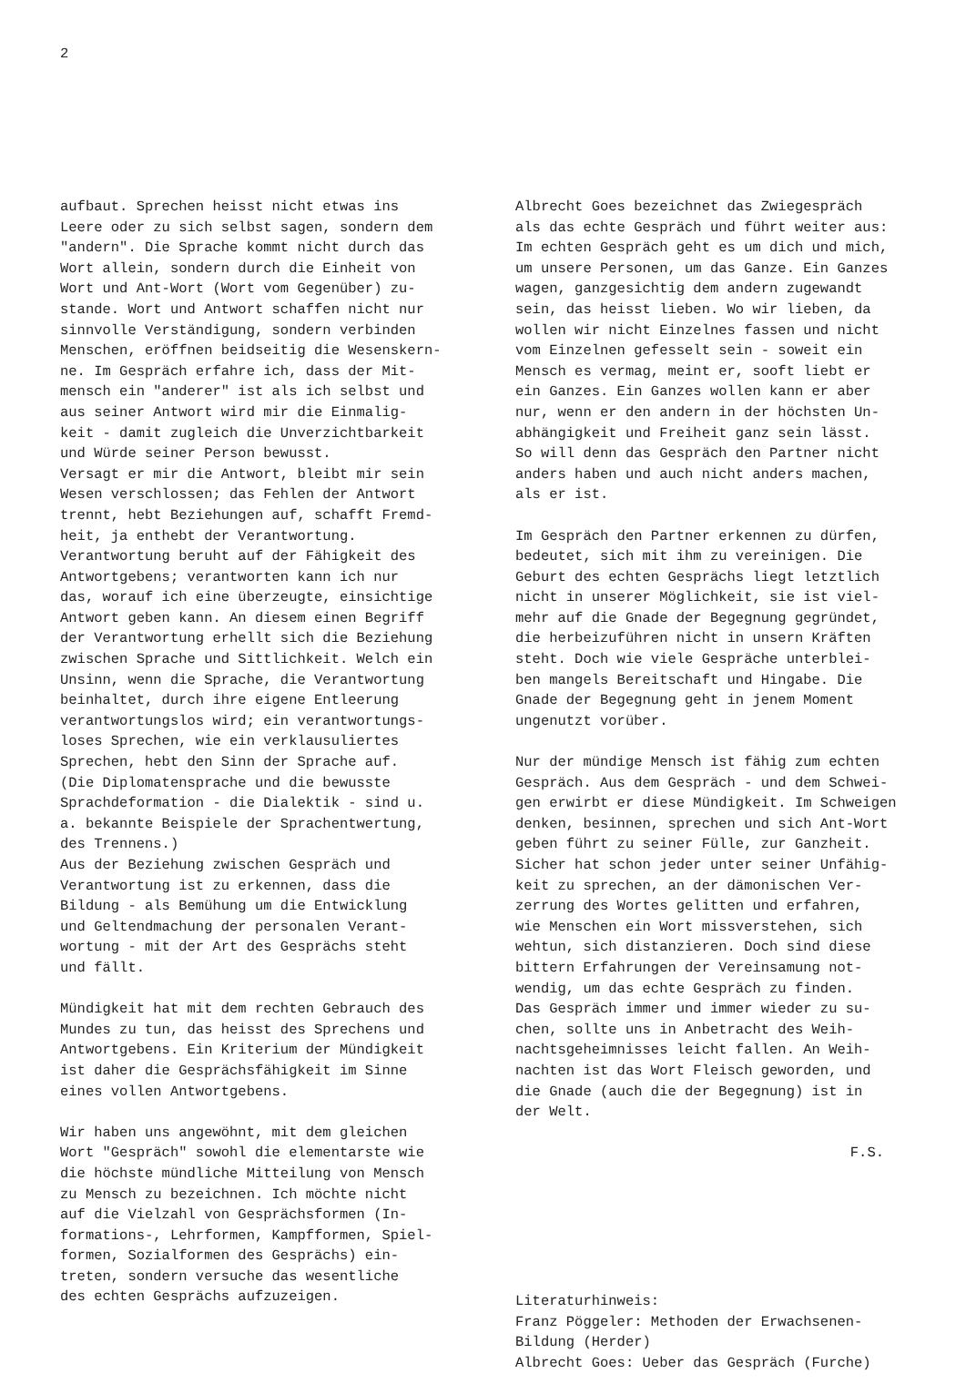2
aufbaut. Sprechen heisst nicht etwas ins Leere oder zu sich selbst sagen, sondern dem "andern". Die Sprache kommt nicht durch das Wort allein, sondern durch die Einheit von Wort und Ant-Wort (Wort vom Gegenüber) zu- stande. Wort und Antwort schaffen nicht nur sinnvolle Verständigung, sondern verbinden Menschen, eröffnen beidseitig die Wesenskern- ne. Im Gespräch erfahre ich, dass der Mit- mensch ein "anderer" ist als ich selbst und aus seiner Antwort wird mir die Einmalig- keit - damit zugleich die Unverzichtbarkeit und Würde seiner Person bewusst. Versagt er mir die Antwort, bleibt mir sein Wesen verschlossen; das Fehlen der Antwort trennt, hebt Beziehungen auf, schafft Fremd- heit, ja enthebt der Verantwortung. Verantwortung beruht auf der Fähigkeit des Antwortgebens; verantworten kann ich nur das, worauf ich eine überzeugte, einsichtige Antwort geben kann. An diesem einen Begriff der Verantwortung erhellt sich die Beziehung zwischen Sprache und Sittlichkeit. Welch ein Unsinn, wenn die Sprache, die Verantwortung beinhaltet, durch ihre eigene Entleerung verantwortungslos wird; ein verantwortungs- loses Sprechen, wie ein verklausuliertes Sprechen, hebt den Sinn der Sprache auf. (Die Diplomatensprache und die bewusste Sprachdeformation - die Dialektik - sind u. a. bekannte Beispiele der Sprachentwertung, des Trennens.) Aus der Beziehung zwischen Gespräch und Verantwortung ist zu erkennen, dass die Bildung - als Bemühung um die Entwicklung und Geltendmachung der personalen Verant- wortung - mit der Art des Gesprächs steht und fällt.
Mündigkeit hat mit dem rechten Gebrauch des Mundes zu tun, das heisst des Sprechens und Antwortgebens. Ein Kriterium der Mündigkeit ist daher die Gesprächsfähigkeit im Sinne eines vollen Antwortgebens.
Wir haben uns angewöhnt, mit dem gleichen Wort "Gespräch" sowohl die elementarste wie die höchste mündliche Mitteilung von Mensch zu Mensch zu bezeichnen. Ich möchte nicht auf die Vielzahl von Gesprächsformen (In- formations-, Lehrformen, Kampfformen, Spiel- formen, Sozialformen des Gesprächs) ein- treten, sondern versuche das wesentliche des echten Gesprächs aufzuzeigen.
Albrecht Goes bezeichnet das Zwiegespräch als das echte Gespräch und führt weiter aus: Im echten Gespräch geht es um dich und mich, um unsere Personen, um das Ganze. Ein Ganzes wagen, ganzgesichtig dem andern zugewandt sein, das heisst lieben. Wo wir lieben, da wollen wir nicht Einzelnes fassen und nicht vom Einzelnen gefesselt sein - soweit ein Mensch es vermag, meint er, sooft liebt er ein Ganzes. Ein Ganzes wollen kann er aber nur, wenn er den andern in der höchsten Un- abhängigkeit und Freiheit ganz sein lässt. So will denn das Gespräch den Partner nicht anders haben und auch nicht anders machen, als er ist.
Im Gespräch den Partner erkennen zu dürfen, bedeutet, sich mit ihm zu vereinigen. Die Geburt des echten Gesprächs liegt letztlich nicht in unserer Möglichkeit, sie ist viel- mehr auf die Gnade der Begegnung gegründet, die herbeizuführen nicht in unsern Kräften steht. Doch wie viele Gespräche unterblei- ben mangels Bereitschaft und Hingabe. Die Gnade der Begegnung geht in jenem Moment ungenutzt vorüber.
Nur der mündige Mensch ist fähig zum echten Gespräch. Aus dem Gespräch - und dem Schwei- gen erwirbt er diese Mündigkeit. Im Schweigen denken, besinnen, sprechen und sich Ant-Wort geben führt zu seiner Fülle, zur Ganzheit. Sicher hat schon jeder unter seiner Unfähig- keit zu sprechen, an der dämonischen Ver- zerrung des Wortes gelitten und erfahren, wie Menschen ein Wort missverstehen, sich wehtun, sich distanzieren. Doch sind diese bittern Erfahrungen der Vereinsamung not- wendig, um das echte Gespräch zu finden. Das Gespräch immer und immer wieder zu su- chen, sollte uns in Anbetracht des Weih- nachtsgeheimnisses leicht fallen. An Weih- nachten ist das Wort Fleisch geworden, und die Gnade (auch die der Begegnung) ist in der Welt.
F.S.
Literaturhinweis: Franz Pöggeler: Methoden der Erwachsenen- Bildung (Herder) Albrecht Goes: Ueber das Gespräch (Furche)